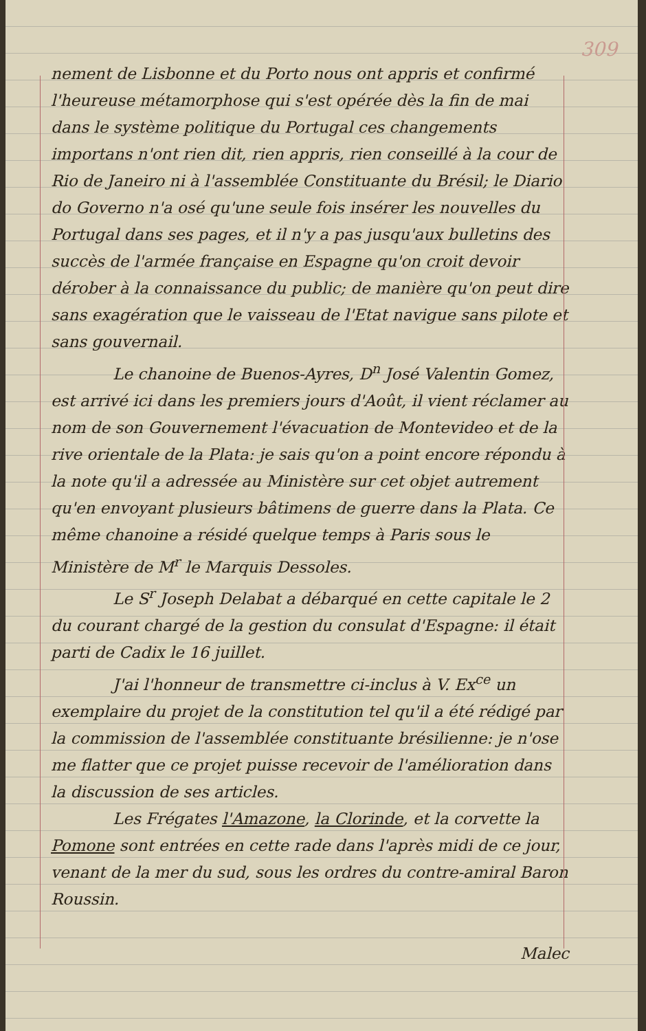309
nement de Lisbonne et du Porto nous ont appris et confirmé l'heureuse métamorphose qui s'est opérée dès la fin de mai dans le système politique du Portugal ces changements importans n'ont rien dit, rien appris, rien conseillé à la cour de Rio de Janeiro ni à l'assemblée Constituante du Brésil; le Diario do Governo n'a osé qu'une seule fois insérer les nouvelles du Portugal dans ses pages, et il n'y a pas jusqu'aux bulletins des succès de l'armée française en Espagne qu'on croit devoir dérober à la connaissance du public; de manière qu'on peut dire sans exagération que le vaisseau de l'Etat navigue sans pilote et sans gouvernail.
Le chanoine de Buenos-Ayres, D<sup>n</sup> José Valentin Gomez, est arrivé ici dans les premiers jours d'Août, il vient réclamer au nom de son Gouvernement l'évacuation de Montevideo et de la rive orientale de la Plata: je sais qu'on a point encore répondu à la note qu'il a adressée au Ministère sur cet objet autrement qu'en envoyant plusieurs bâtimens de guerre dans la Plata. Ce même chanoine a résidé quelque temps à Paris sous le Ministère de M<sup>r</sup> le Marquis Dessoles.
Le S<sup>r</sup> Joseph Delabat a débarqué en cette capitale le 2 du courant chargé de la gestion du consulat d'Espagne: il était parti de Cadix le 16 juillet.
J'ai l'honneur de transmettre ci-inclus à V. Ex<sup>ce</sup> un exemplaire du projet de la constitution tel qu'il a été rédigé par la commission de l'assemblée constituante brésilienne: je n'ose me flatter que ce projet puisse recevoir de l'amélioration dans la discussion de ses articles.
Les Frégates l'Amazone, la Clorinde, et la corvette la Pomone sont entrées en cette rade dans l'après midi de ce jour, venant de la mer du sud, sous les ordres du contre-amiral Baron Roussin.
Malec